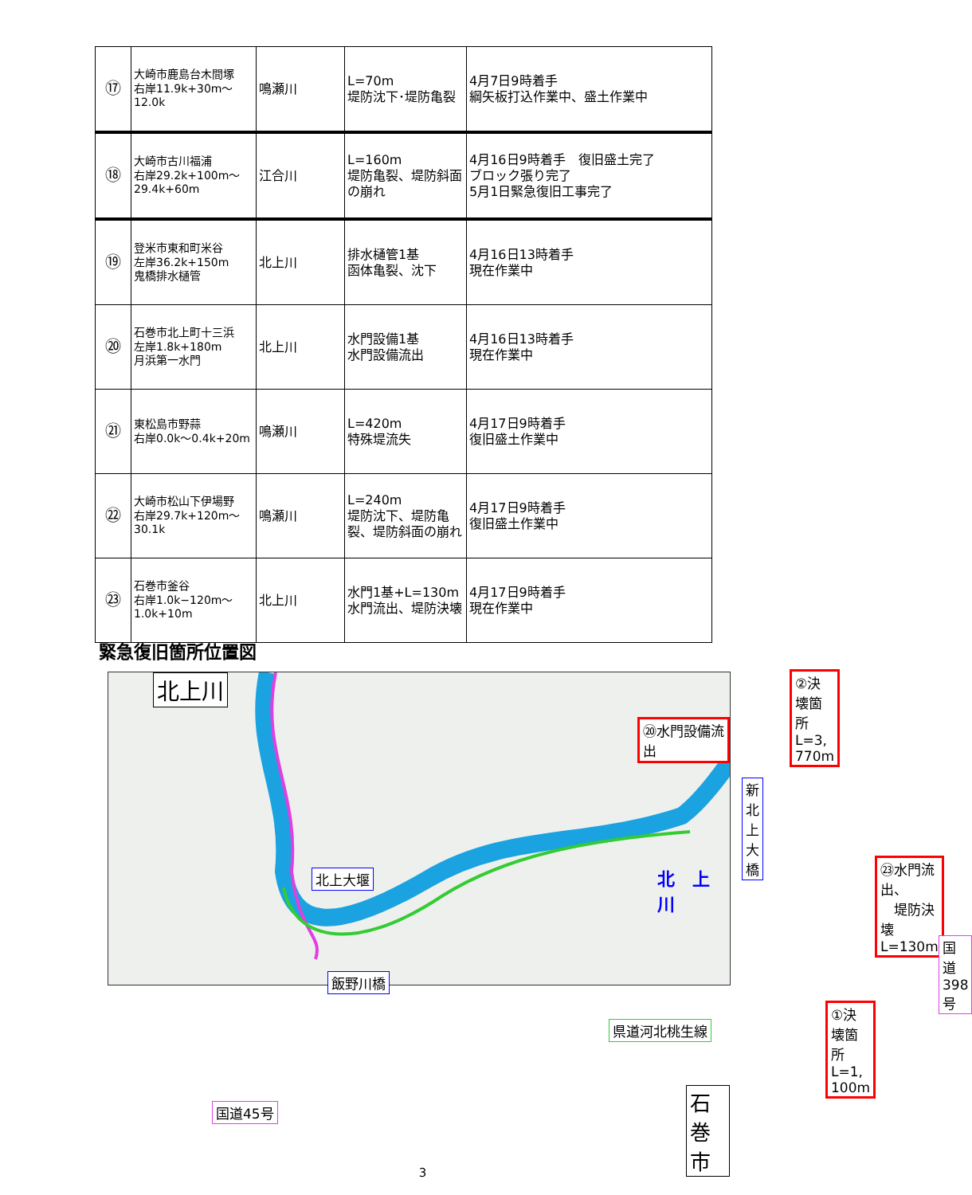| ⑰ | 大崎市鹿島台木間塚 右岸11.9k+30m～ 12.0k | 鳴瀬川 | L=70m 堤防沈下･堤防亀裂 | 4月7日9時着手 綱矢板打込作業中、盛土作業中 |
| ⑱ | 大崎市古川福浦 右岸29.2k+100m～ 29.4k+60m | 江合川 | L=160m 堤防亀裂、堤防斜面の崩れ | 4月16日9時着手 復旧盛土完了 ブロック張り完了 5月1日緊急復旧工事完了 |
| ⑲ | 登米市東和町米谷 左岸36.2k+150m 鬼橋排水樋管 | 北上川 | 排水樋管1基 函体亀裂、沈下 | 4月16日13時着手 現在作業中 |
| ⑳ | 石巻市北上町十三浜 左岸1.8k+180m 月浜第一水門 | 北上川 | 水門設備1基 水門設備流出 | 4月16日13時着手 現在作業中 |
| ㉑ | 東松島市野蒜 右岸0.0k～0.4k+20m | 鳴瀬川 | L=420m 特殊堤流失 | 4月17日9時着手 復旧盛土作業中 |
| ㉒ | 大崎市松山下伊場野 右岸29.7k+120m～ 30.1k | 鳴瀬川 | L=240m 堤防沈下、堤防亀裂、堤防斜面の崩れ | 4月17日9時着手 復旧盛土作業中 |
| ㉓ | 石巻市釜谷 右岸1.0k−120m～ 1.0k+10m | 北上川 | 水門1基+L=130m 水門流出、堤防決壊 | 4月17日9時着手 現在作業中 |
緊急復旧箇所位置図
北上川 ②決壊箇所　L=3, 770m
⑳水門設備流出
新北上大橋
北上大堰 北　上川
㉓水門流出、
　堤防決壊　L=130m
国道398号
飯野川橋
①決壊箇所　L=1, 100m
県道河北桃生線
石巻市
国道45号
3